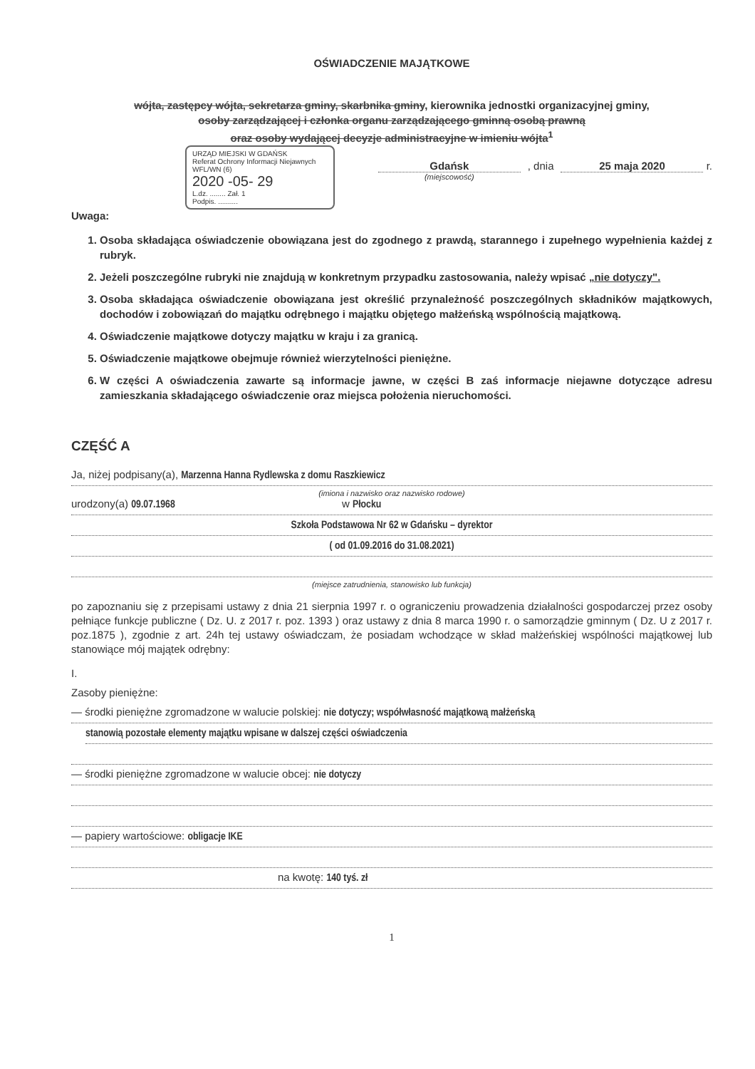OŚWIADCZENIE MAJĄTKOWE
wójta, zastępcy wójta, sekretarza gminy, skarbnika gminy, kierownika jednostki organizacyjnej gminy,
osoby zarządzającej i członka organu zarządzającego gminną osobą prawną
oraz osoby wydającej decyzje administracyjne w imieniu wójta<sup>1</sup>
URZĄD MIEJSKI W GDAŃSK
Referat Ochrony Informacji Niejawnych
WFL/WN (6)
2020 -05- 29
L.dz. ........ Zał. 1
Podpis. ..........
Gdańsk
(miejscowość)
, dnia 25 maja 2020 r.
Uwaga:
1. Osoba składająca oświadczenie obowiązana jest do zgodnego z prawdą, starannego i zupełnego wypełnienia każdej z rubryk.
2. Jeżeli poszczególne rubryki nie znajdują w konkretnym przypadku zastosowania, należy wpisać „nie dotyczy".
3. Osoba składająca oświadczenie obowiązana jest określić przynależność poszczególnych składników majątkowych, dochodów i zobowiązań do majątku odrębnego i majątku objętego małżeńską wspólnością majątkową.
4. Oświadczenie majątkowe dotyczy majątku w kraju i za granicą.
5. Oświadczenie majątkowe obejmuje również wierzytelności pieniężne.
6. W części A oświadczenia zawarte są informacje jawne, w części B zaś informacje niejawne dotyczące adresu zamieszkania składającego oświadczenie oraz miejsca położenia nieruchomości.
CZĘŚĆ A
Ja, niżej podpisany(a), Marzenna Hanna Rydlewska z domu Raszkiewicz
(imiona i nazwisko oraz nazwisko rodowe)
urodzony(a) 09.07.1968 w Płocku
Szkoła Podstawowa Nr 62 w Gdańsku – dyrektor
( od 01.09.2016 do 31.08.2021)
(miejsce zatrudnienia, stanowisko lub funkcja)
po zapoznaniu się z przepisami ustawy z dnia 21 sierpnia 1997 r. o ograniczeniu prowadzenia działalności gospodarczej przez osoby pełniące funkcje publiczne ( Dz. U. z 2017 r. poz. 1393 ) oraz ustawy z dnia 8 marca 1990 r. o samorządzie gminnym ( Dz. U z 2017 r. poz.1875 ), zgodnie z art. 24h tej ustawy oświadczam, że posiadam wchodzące w skład małżeńskiej wspólności majątkowej lub stanowiące mój majątek odrębny:
I.
Zasoby pieniężne:
— środki pieniężne zgromadzone w walucie polskiej: nie dotyczy; współwłasność majątkową małżeńską
stanowią pozostałe elementy majątku wpisane w dalszej części oświadczenia
— środki pieniężne zgromadzone w walucie obcej: nie dotyczy
— papiery wartościowe: obligacje IKE
na kwotę: 140 tyś. zł
1